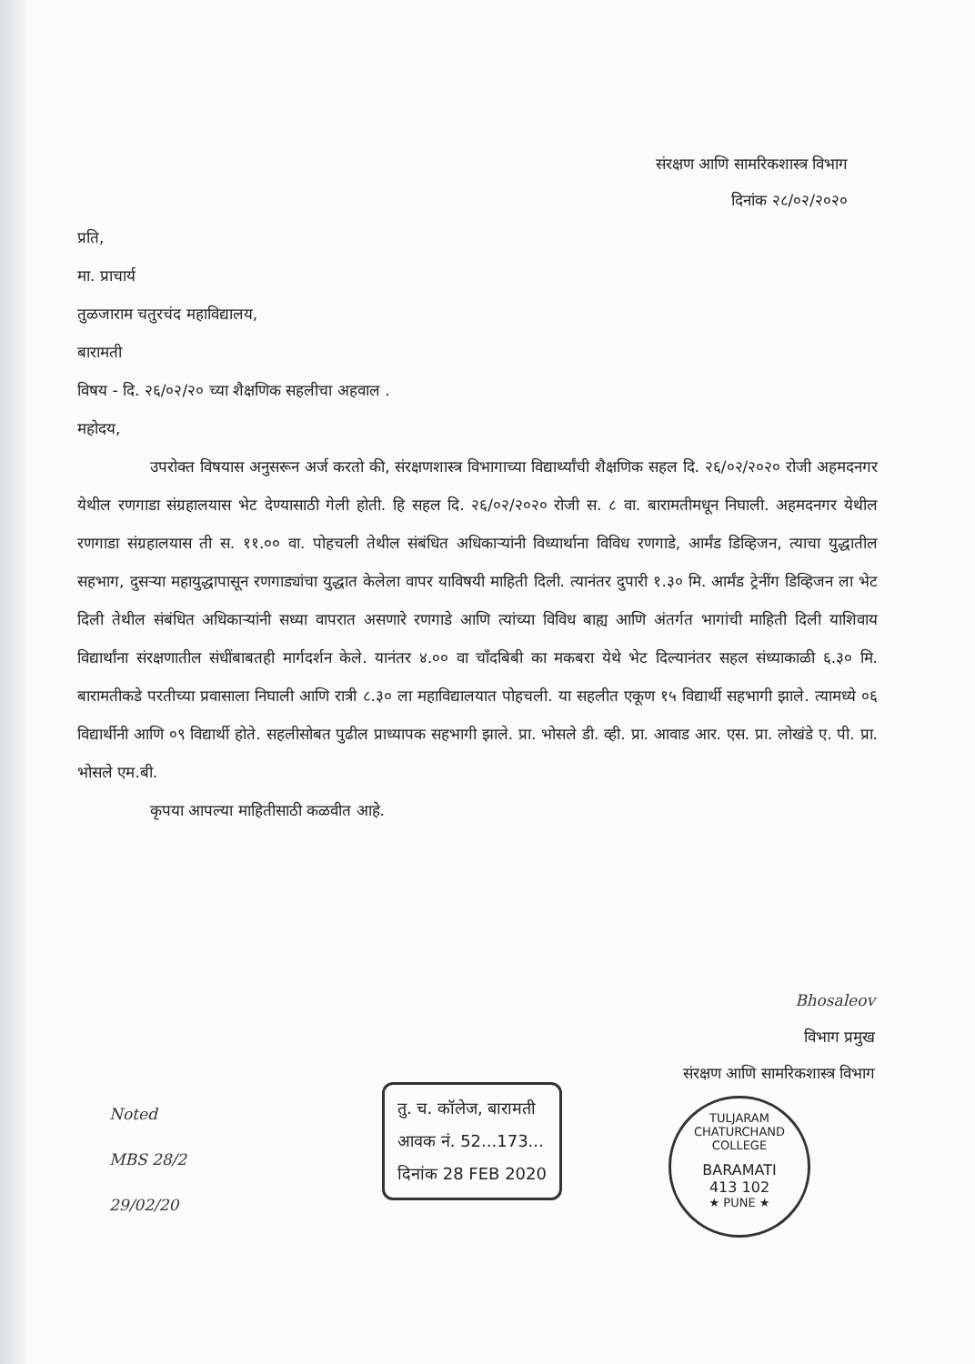संरक्षण आणि सामरिकशास्त्र विभाग
दिनांक २८/०२/२०२०
प्रति,
मा. प्राचार्य
तुळजाराम चतुरचंद महाविद्यालय,
बारामती
विषय - दि. २६/०२/२० च्या शैक्षणिक सहलीचा अहवाल .
महोदय,
उपरोक्त विषयास अनुसरून अर्ज करतो की, संरक्षणशास्त्र विभागाच्या विद्यार्थ्यांची शैक्षणिक सहल दि. २६/०२/२०२० रोजी अहमदनगर येथील रणगाडा संग्रहालयास भेट देण्यासाठी गेली होती. हि सहल दि. २६/०२/२०२० रोजी स. ८ वा. बारामतीमधून निघाली. अहमदनगर येथील रणगाडा संग्रहालयास ती स. ११.०० वा. पोहचली तेथील संबंधित अधिकाऱ्यांनी विध्यार्थाना विविध रणगाडे, आर्मंड डिव्हिजन, त्याचा युद्धातील सहभाग, दुसऱ्या महायुद्धापासून रणगाड्यांचा युद्धात केलेला वापर याविषयी माहिती दिली. त्यानंतर दुपारी १.३० मि. आर्मंड ट्रेनींग डिव्हिजन ला भेट दिली तेथील संबंधित अधिकाऱ्यांनी सध्या वापरात असणारे रणगाडे आणि त्यांच्या विविध बाह्य आणि अंतर्गत भागांची माहिती दिली याशिवाय विद्यार्थांना संरक्षणातील संधींबाबतही मार्गदर्शन केले. यानंतर ४.०० वा चाँदबिबी का मकबरा येथे भेट दिल्यानंतर सहल संध्याकाळी ६.३० मि. बारामतीकडे परतीच्या प्रवासाला निघाली आणि रात्री ८.३० ला महाविद्यालयात पोहचली. या सहलीत एकूण १५ विद्यार्थी सहभागी झाले. त्यामध्ये ०६ विद्यार्थीनी आणि ०९ विद्यार्थी होते. सहलीसोबत पुढील प्राध्यापक सहभागी झाले. प्रा. भोसले डी. व्ही. प्रा. आवाड आर. एस. प्रा. लोखंडे ए. पी. प्रा. भोसले एम.बी.
कृपया आपल्या माहितीसाठी कळवीत आहे.
Bhosaleov
विभाग प्रमुख
संरक्षण आणि सामरिकशास्त्र विभाग
Noted
MBS 28/2
29/02/20
तु. च. कॉलेज, बारामती
आवक नं. 52...173...
दिनांक 28 FEB 2020
TULJARAM CHATURCHAND COLLEGE
BARAMATI
413 102
★ PUNE ★